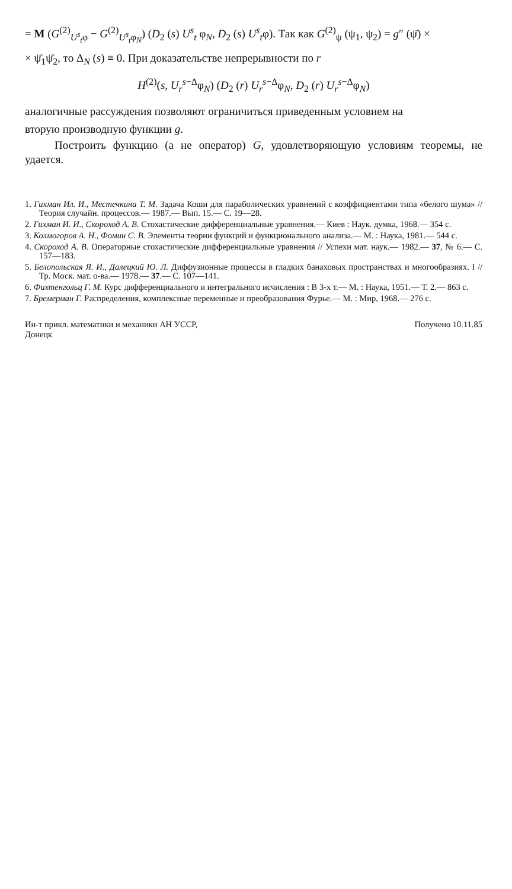= M (G<sup>(2)</sup><sub>U<sup>s</sup><sub>t</sub>φ</sub> − G<sup>(2)</sup><sub>U<sup>s</sup><sub>t</sub>φ<sub>N</sub></sub>) (D<sub>2</sub> (s) U<sup>s</sup><sub>t</sub> φ<sub>N</sub>, D<sub>2</sub> (s) U<sup>s</sup><sub>t</sub>φ). Так как G<sup>(2)</sup><sub>ψ</sub> (ψ<sub>1</sub>, ψ<sub>2</sub>) = g″ (ψ̄) ×
× ψ̄<sub>1</sub>ψ̄<sub>2</sub>, то Δ<sub>N</sub> (s) ≡ 0. При доказательстве непрерывности по r
H<sup>(2)</sup>(s, U<sub>r</sub><sup>s</sup><sup>−Δ</sup>φ<sub>N</sub>) (D<sub>2</sub> (r) U<sub>r</sub><sup>s</sup><sup>−Δ</sup>φ<sub>N</sub>, D<sub>2</sub> (r) U<sub>r</sub><sup>s</sup><sup>−Δ</sup>φ<sub>N</sub>)
аналогичные рассуждения позволяют ограничиться приведенным условием на
вторую производную функции g.
Построить функцию (а не оператор) G, удовлетворяющую условиям теоремы, не удается.
1. Гихман Ил. И., Местечкина Т. М. Задача Коши для параболических уравнений с коэффициентами типа «белого шума» // Теория случайн. процессов.— 1987.— Вып. 15.— С. 19—28.
2. Гихман И. И., Скороход А. В. Стохастические дифференциальные уравнения.— Киев : Наук. думка, 1968.— 354 с.
3. Колмогоров А. Н., Фомин С. В. Элементы теории функций и функционального анализа.— М. : Наука, 1981.— 544 с.
4. Скороход А. В. Операторные стохастические дифференциальные уравнения // Успехи мат. наук.— 1982.— 37, № 6.— С. 157—183.
5. Белопольская Я. И., Далецкий Ю. Л. Диффузионные процессы в гладких банаховых пространствах и многообразиях. I // Тр. Моск. мат. о-ва.— 1978.— 37.— С. 107—141.
6. Фихтенгольц Г. М. Курс дифференциального и интегрального исчисления : В 3-х т.— М. : Наука, 1951.— Т. 2.— 863 с.
7. Бремерман Г. Распределения, комплексные переменные и преобразования Фурье.— М. : Мир, 1968.— 276 с.
Ин-т прикл. математики и механики АН УССР,
Донецк
Получено 10.11.85